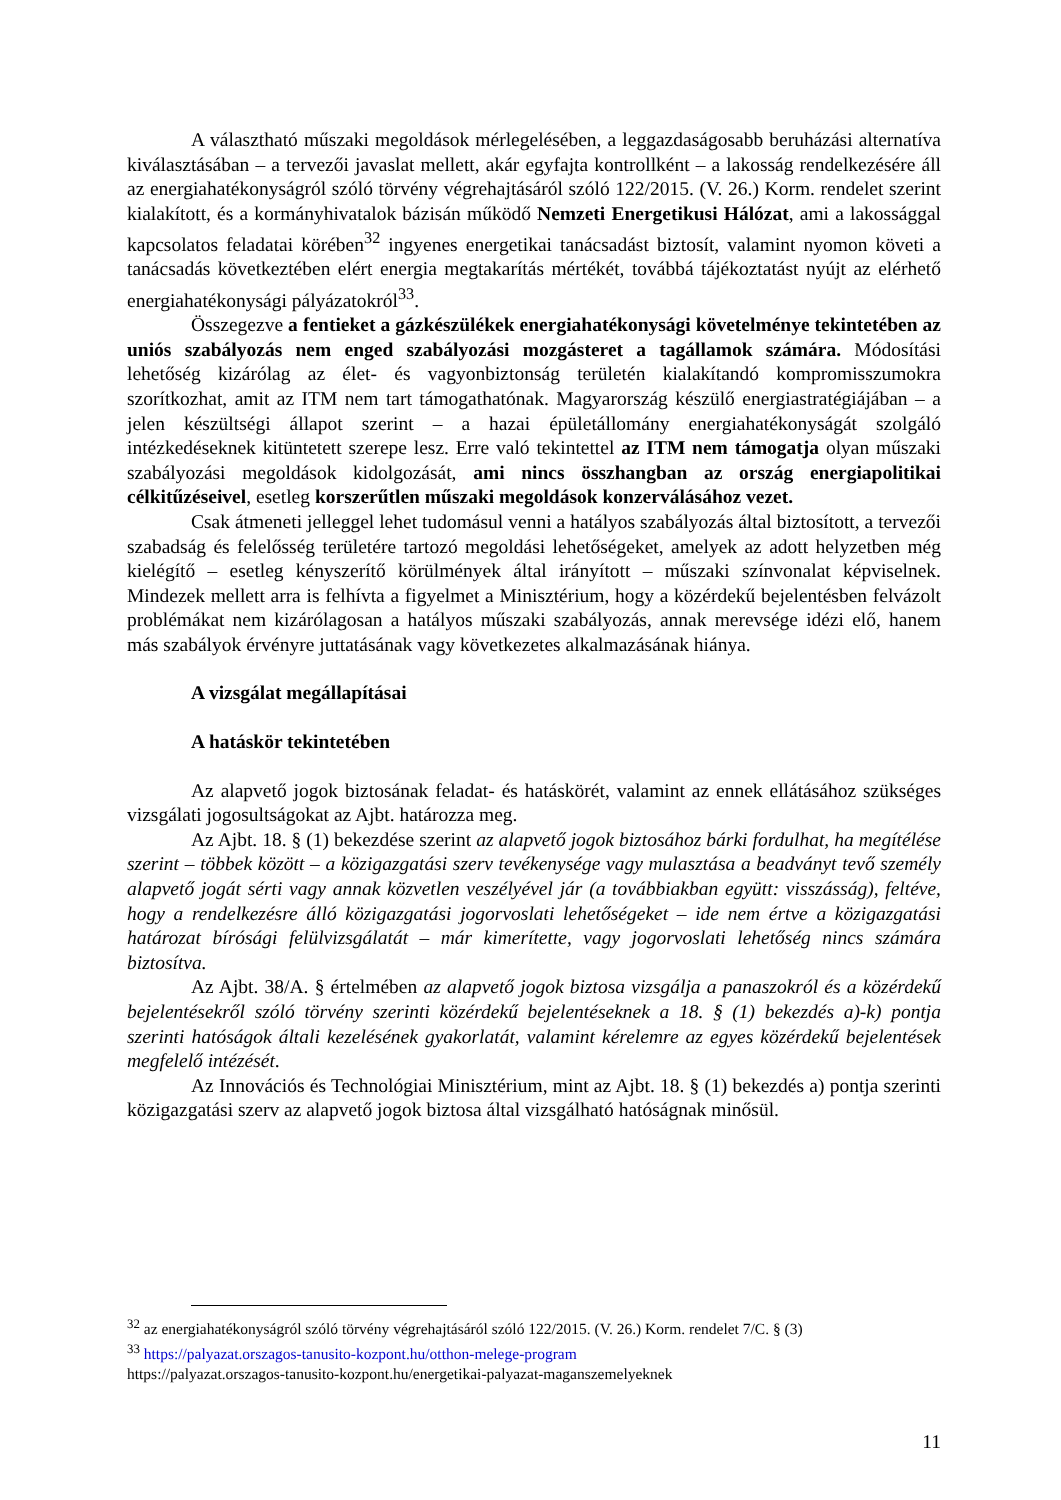A választható műszaki megoldások mérlegelésében, a leggazdaságosabb beruházási alternatíva kiválasztásában – a tervezői javaslat mellett, akár egyfajta kontrollként – a lakosság rendelkezésére áll az energiahatékonyságról szóló törvény végrehajtásáról szóló 122/2015. (V. 26.) Korm. rendelet szerint kialakított, és a kormányhivatalok bázisán működő Nemzeti Energetikusi Hálózat, ami a lakossággal kapcsolatos feladatai körében<sup>32</sup> ingyenes energetikai tanácsadást biztosít, valamint nyomon követi a tanácsadás következtében elért energia megtakarítás mértékét, továbbá tájékoztatást nyújt az elérhető energiahatékonysági pályázatokról<sup>33</sup>.
Összegezve a fentieket a gázkészülékek energiahatékonysági követelménye tekintetében az uniós szabályozás nem enged szabályozási mozgásteret a tagállamok számára. Módosítási lehetőség kizárólag az élet- és vagyonbiztonság területén kialakítandó kompromisszumokra szorítkozhat, amit az ITM nem tart támogathatónak. Magyarország készülő energiastratégiájában – a jelen készültségi állapot szerint – a hazai épületállomány energiahatékonyságát szolgáló intézkedéseknek kitüntetett szerepe lesz. Erre való tekintettel az ITM nem támogatja olyan műszaki szabályozási megoldások kidolgozását, ami nincs összhangban az ország energiapolitikai célkitűzéseivel, esetleg korszerűtlen műszaki megoldások konzerválásához vezet.
Csak átmeneti jelleggel lehet tudomásul venni a hatályos szabályozás által biztosított, a tervezői szabadság és felelősség területére tartozó megoldási lehetőségeket, amelyek az adott helyzetben még kielégítő – esetleg kényszerítő körülmények által irányított – műszaki színvonalat képviselnek. Mindezek mellett arra is felhívta a figyelmet a Minisztérium, hogy a közérdekű bejelentésben felvázolt problémákat nem kizárólagosan a hatályos műszaki szabályozás, annak merevsége idézi elő, hanem más szabályok érvényre juttatásának vagy következetes alkalmazásának hiánya.
A vizsgálat megállapításai
A hatáskör tekintetében
Az alapvető jogok biztosának feladat- és hatáskörét, valamint az ennek ellátásához szükséges vizsgálati jogosultságokat az Ajbt. határozza meg.
Az Ajbt. 18. § (1) bekezdése szerint az alapvető jogok biztosához bárki fordulhat, ha megítélése szerint – többek között – a közigazgatási szerv tevékenysége vagy mulasztása a beadványt tevő személy alapvető jogát sérti vagy annak közvetlen veszélyével jár (a továbbiakban együtt: visszásság), feltéve, hogy a rendelkezésre álló közigazgatási jogorvoslati lehetőségeket – ide nem értve a közigazgatási határozat bírósági felülvizsgálatát – már kimerítette, vagy jogorvoslati lehetőség nincs számára biztosítva.
Az Ajbt. 38/A. § értelmében az alapvető jogok biztosa vizsgálja a panaszokról és a közérdekű bejelentésekről szóló törvény szerinti közérdekű bejelentéseknek a 18. § (1) bekezdés a)-k) pontja szerinti hatóságok általi kezelésének gyakorlatát, valamint kérelemre az egyes közérdekű bejelentések megfelelő intézését.
Az Innovációs és Technológiai Minisztérium, mint az Ajbt. 18. § (1) bekezdés a) pontja szerinti közigazgatási szerv az alapvető jogok biztosa által vizsgálható hatóságnak minősül.
<sup>32</sup> az energiahatékonyságról szóló törvény végrehajtásáról szóló 122/2015. (V. 26.) Korm. rendelet 7/C. § (3)
<sup>33</sup> https://palyazat.orszagos-tanusito-kozpont.hu/otthon-melege-program
https://palyazat.orszagos-tanusito-kozpont.hu/energetikai-palyazat-maganszemelyeknek
11